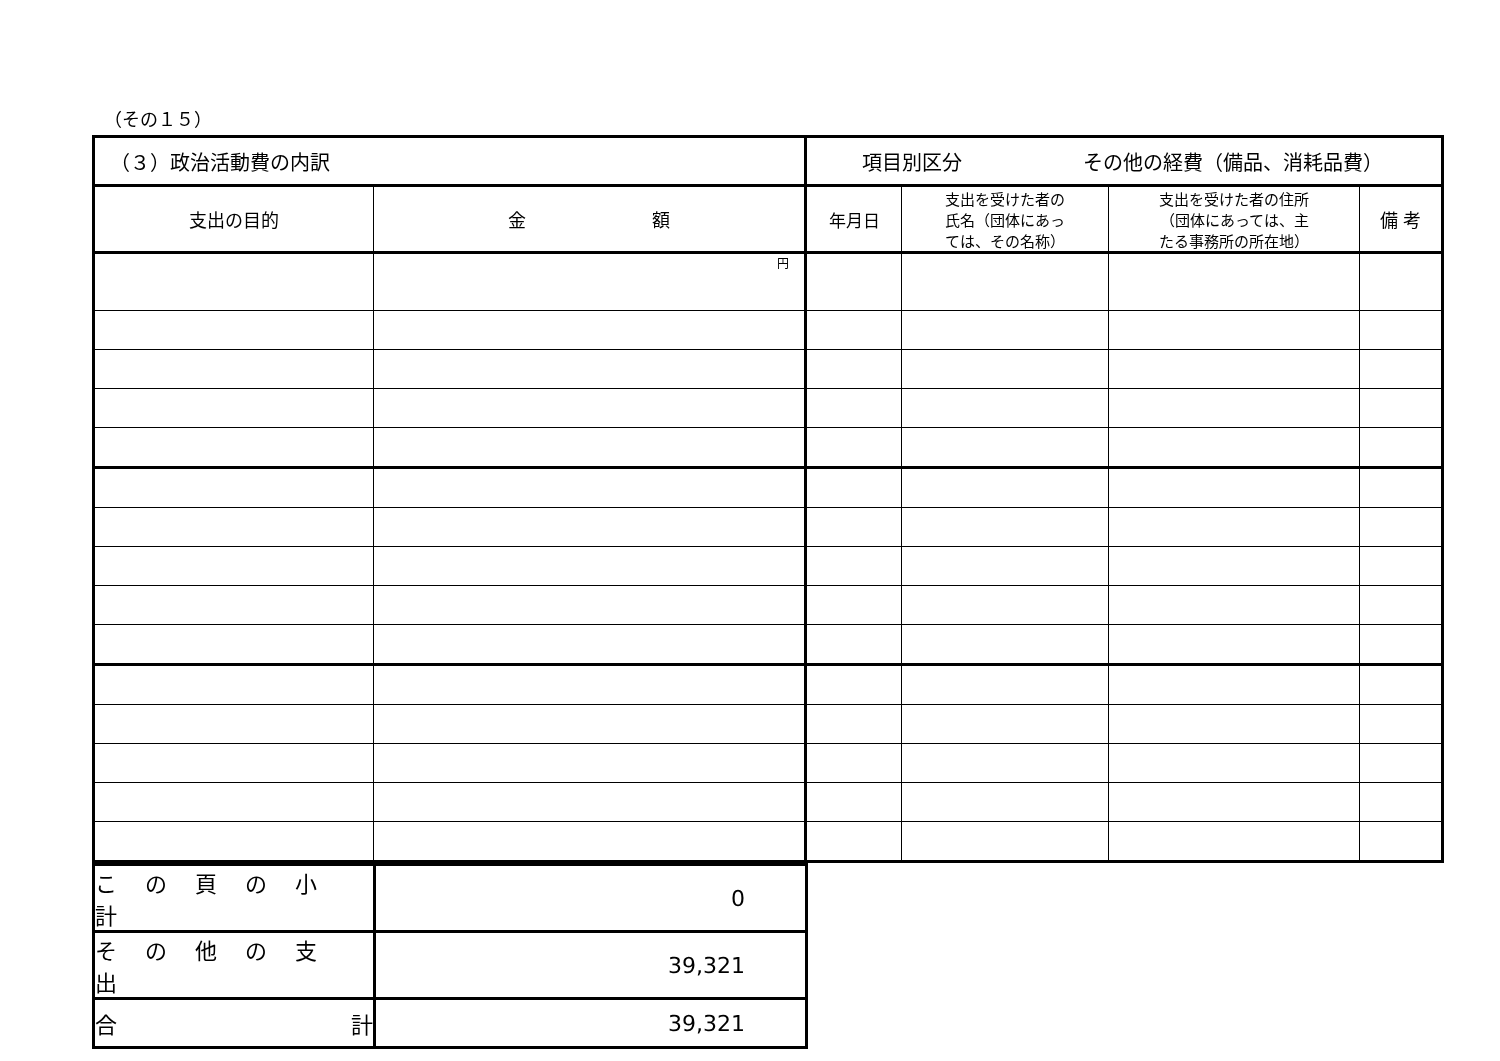（その１５）
| （３）政治活動費の内訳 | | 項目別区分 その他の経費（備品、消耗品費） | | | |
| 支出の目的 | 金 額 | 年月日 | 支出を受けた者の 氏名（団体にあっ ては、その名称） | 支出を受けた者の住所 （団体にあっては、主 たる事務所の所在地） | 備 考 |
| | 円 | | | | |
| この頁の小計 | 0 |
| その他の支出 | 39,321 |
| 合 計 | 39,321 |